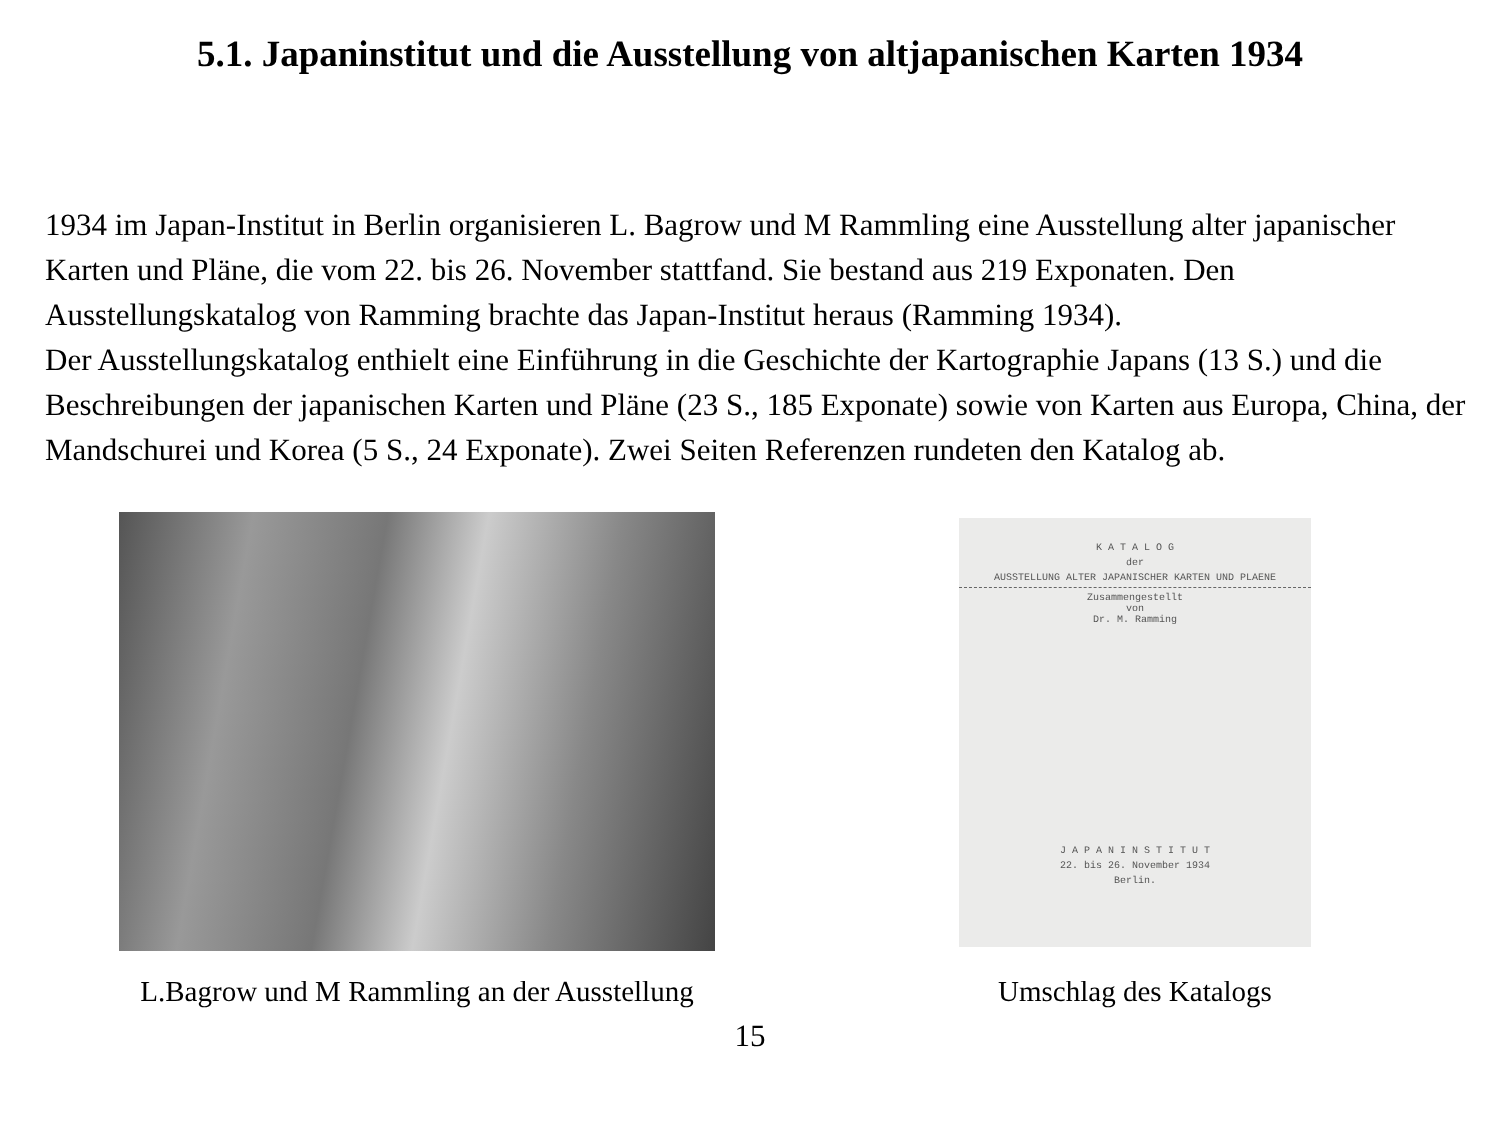5.1. Japaninstitut und die Ausstellung von altjapanischen Karten 1934
1934 im Japan-Institut in Berlin organisieren L. Bagrow und M Rammling eine Ausstellung alter japanischer Karten und Pläne, die vom 22. bis 26. November stattfand. Sie bestand aus 219 Exponaten. Den Ausstellungskatalog von Ramming brachte das Japan-Institut heraus (Ramming 1934).
Der Ausstellungskatalog enthielt eine Einführung in die Geschichte der Kartographie Japans (13 S.) und die Beschreibungen der japanischen Karten und Pläne (23 S., 185 Exponate) sowie von Karten aus Europa, China, der Mandschurei und Korea (5 S., 24 Exponate). Zwei Seiten Referenzen rundeten den Katalog ab.
L.Bagrow und M Rammling an der Ausstellung
K A T A L O G
der
AUSSTELLUNG ALTER JAPANISCHER KARTEN UND PLAENE
Zusammengestellt
von
Dr. M. Ramming
J A P A N I N S T I T U T
22. bis 26. November 1934
Berlin.
Umschlag des Katalogs
15